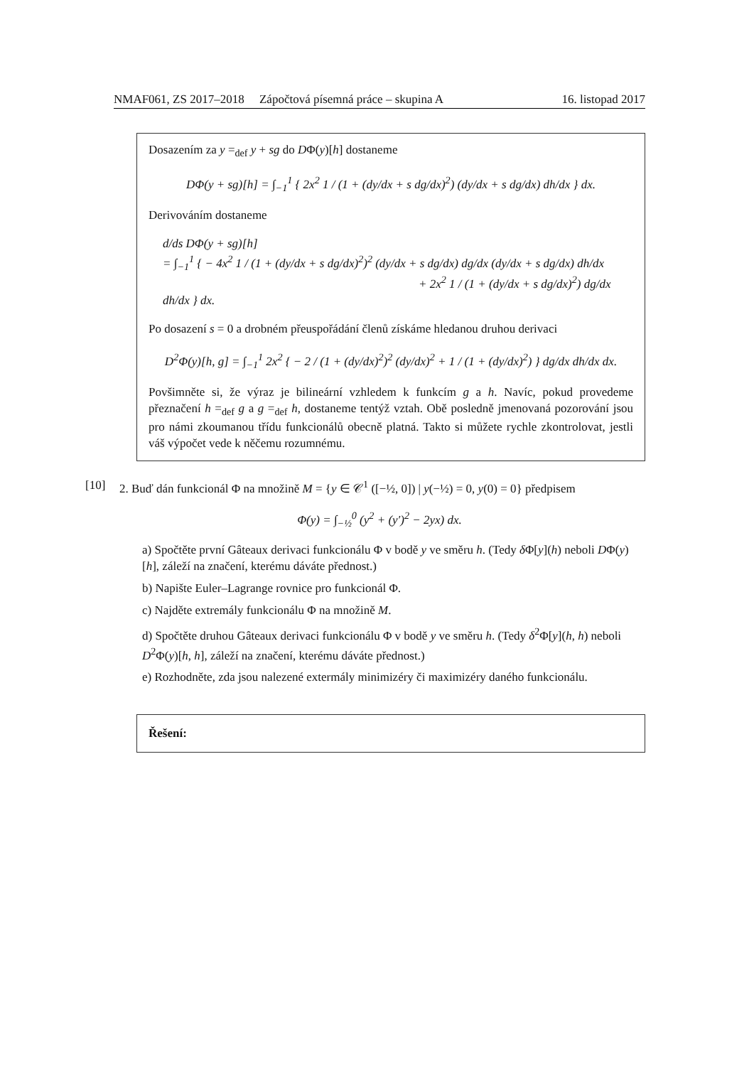NMAF061, ZS 2017–2018 Zápočtová písemná práce – skupina A 16. listopad 2017
Dosazením za y =<sub>def</sub> y + sg do DΦ(y)[h] dostaneme
DΦ(y + sg)[h] = ∫<sub>−1</sub><sup>1</sup> { 2x<sup>2</sup> 1 / (1 + (dy/dx + s dg/dx)<sup>2</sup>) (dy/dx + s dg/dx) dh/dx } dx.
Derivováním dostaneme
d/ds DΦ(y + sg)[h]
= ∫<sub>−1</sub><sup>1</sup> { − 4x<sup>2</sup> 1 / (1 + (dy/dx + s dg/dx)<sup>2</sup>)<sup>2</sup> (dy/dx + s dg/dx) dg/dx (dy/dx + s dg/dx) dh/dx
+ 2x<sup>2</sup> 1 / (1 + (dy/dx + s dg/dx)<sup>2</sup>) dg/dx dh/dx } dx.
Po dosazení s = 0 a drobném přeuspořádání členů získáme hledanou druhou derivaci
D<sup>2</sup>Φ(y)[h, g] = ∫<sub>−1</sub><sup>1</sup> 2x<sup>2</sup> { − 2 / (1 + (dy/dx)<sup>2</sup>)<sup>2</sup> (dy/dx)<sup>2</sup> + 1 / (1 + (dy/dx)<sup>2</sup>) } dg/dx dh/dx dx.
Povšimněte si, že výraz je bilineární vzhledem k funkcím g a h. Navíc, pokud provedeme přeznačení h =<sub>def</sub> g a g =<sub>def</sub> h, dostaneme tentýž vztah. Obě posledně jmenovaná pozorování jsou pro námi zkoumanou třídu funkcionálů obecně platná. Takto si můžete rychle zkontrolovat, jestli váš výpočet vede k něčemu rozumnému.
[10] 2. Buď dán funkcionál Φ na množině M = {y ∈ 𝒞<sup>1</sup> ([−½, 0]) | y(−½) = 0, y(0) = 0} předpisem
Φ(y) = ∫<sub>−½</sub><sup>0</sup> (y<sup>2</sup> + (y′)<sup>2</sup> − 2yx) dx.
a) Spočtěte první Gâteaux derivaci funkcionálu Φ v bodě y ve směru h. (Tedy δ Φ[y](h) neboli DΦ(y)[h], záleží na značení, kterému dáváte přednost.)
b) Napište Euler–Lagrange rovnice pro funkcionál Φ.
c) Najděte extremály funkcionálu Φ na množině M.
d) Spočtěte druhou Gâteaux derivaci funkcionálu Φ v bodě y ve směru h. (Tedy δ<sup>2</sup>Φ[y](h, h) neboli D<sup>2</sup>Φ(y)[h, h], záleží na značení, kterému dáváte přednost.)
e) Rozhodněte, zda jsou nalezené extermály minimizéry či maximizéry daného funkcionálu.
Řešení: